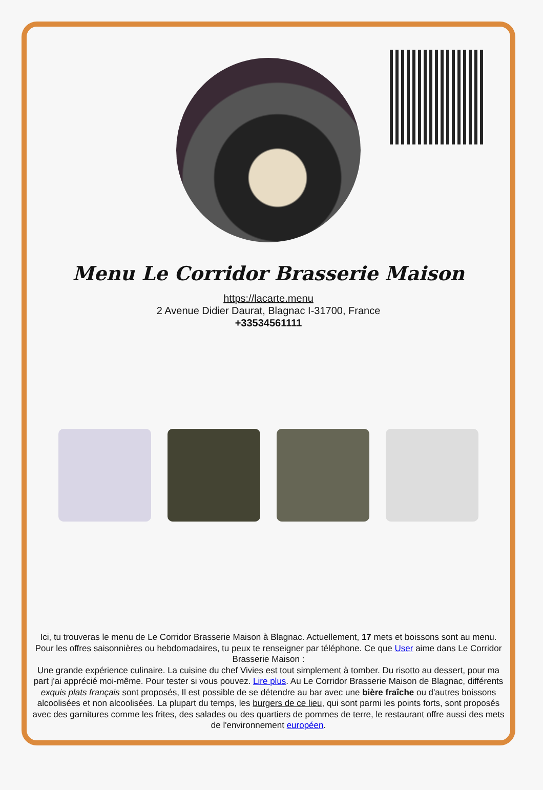Menu Le Corridor Brasserie Maison
https://lacarte.menu
2 Avenue Didier Daurat, Blagnac I-31700, France
+33534561111
Ici, tu trouveras le menu de Le Corridor Brasserie Maison à Blagnac. Actuellement, 17 mets et boissons sont au menu. Pour les offres saisonnières ou hebdomadaires, tu peux te renseigner par téléphone. Ce que User aime dans Le Corridor Brasserie Maison :
Une grande expérience culinaire. La cuisine du chef Vivies est tout simplement à tomber. Du risotto au dessert, pour ma part j'ai apprécié moi-même. Pour tester si vous pouvez. Lire plus. Au Le Corridor Brasserie Maison de Blagnac, différents exquis plats français sont proposés, Il est possible de se détendre au bar avec une bière fraîche ou d'autres boissons alcoolisées et non alcoolisées. La plupart du temps, les burgers de ce lieu, qui sont parmi les points forts, sont proposés avec des garnitures comme les frites, des salades ou des quartiers de pommes de terre, le restaurant offre aussi des mets de l'environnement européen.